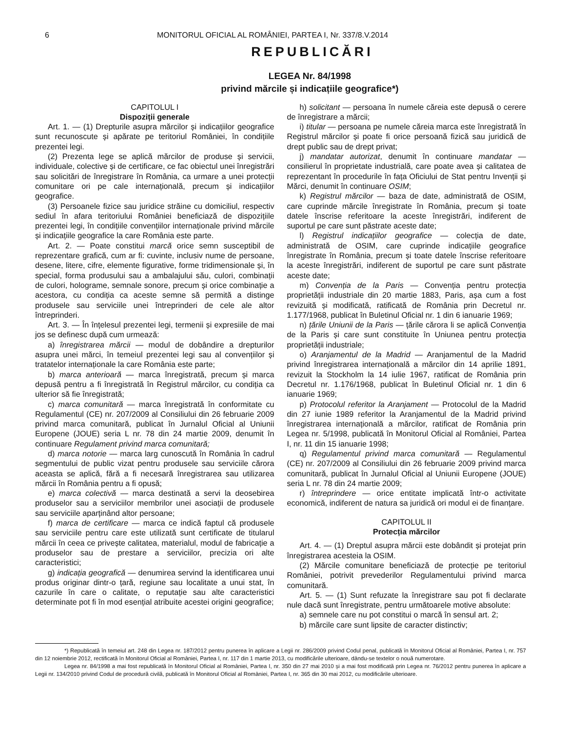6 MONITORUL OFICIAL AL ROMÂNIEI, PARTEA I, Nr. 337/8.V.2014
REPUBLICĂRI
LEGEA Nr. 84/1998
privind mărcile și indicațiile geografice*)
CAPITOLUL I
Dispoziții generale
Art. 1. — (1) Drepturile asupra mărcilor și indicațiilor geografice sunt recunoscute și apărate pe teritoriul României, în condițiile prezentei legi.
(2) Prezenta lege se aplică mărcilor de produse și servicii, individuale, colective și de certificare, ce fac obiectul unei înregistrări sau solicitări de înregistrare în România, ca urmare a unei protecții comunitare ori pe cale internațională, precum și indicațiilor geografice.
(3) Persoanele fizice sau juridice străine cu domiciliul, respectiv sediul în afara teritoriului României beneficiază de dispozițiile prezentei legi, în condițiile convențiilor internaționale privind mărcile și indicațiile geografice la care România este parte.
Art. 2. — Poate constitui marcă orice semn susceptibil de reprezentare grafică, cum ar fi: cuvinte, inclusiv nume de persoane, desene, litere, cifre, elemente figurative, forme tridimensionale și, în special, forma produsului sau a ambalajului său, culori, combinații de culori, holograme, semnale sonore, precum și orice combinație a acestora, cu condiția ca aceste semne să permită a distinge produsele sau serviciile unei întreprinderi de cele ale altor întreprinderi.
Art. 3. — În înțelesul prezentei legi, termenii și expresiile de mai jos se definesc după cum urmează:
a) înregistrarea mărcii — modul de dobândire a drepturilor asupra unei mărci, în temeiul prezentei legi sau al convențiilor și tratatelor internaționale la care România este parte;
b) marca anterioară — marca înregistrată, precum și marca depusă pentru a fi înregistrată în Registrul mărcilor, cu condiția ca ulterior să fie înregistrată;
c) marca comunitară — marca înregistrată în conformitate cu Regulamentul (CE) nr. 207/2009 al Consiliului din 26 februarie 2009 privind marca comunitară, publicat în Jurnalul Oficial al Uniunii Europene (JOUE) seria L nr. 78 din 24 martie 2009, denumit în continuare Regulament privind marca comunitară;
d) marca notorie — marca larg cunoscută în România în cadrul segmentului de public vizat pentru produsele sau serviciile cărora aceasta se aplică, fără a fi necesară înregistrarea sau utilizarea mărcii în România pentru a fi opusă;
e) marca colectivă — marca destinată a servi la deosebirea produselor sau a serviciilor membrilor unei asociații de produsele sau serviciile aparținând altor persoane;
f) marca de certificare — marca ce indică faptul că produsele sau serviciile pentru care este utilizată sunt certificate de titularul mărcii în ceea ce privește calitatea, materialul, modul de fabricație a produselor sau de prestare a serviciilor, precizia ori alte caracteristici;
g) indicația geografică — denumirea servind la identificarea unui produs originar dintr-o țară, regiune sau localitate a unui stat, în cazurile în care o calitate, o reputație sau alte caracteristici determinate pot fi în mod esențial atribuite acestei origini geografice;
h) solicitant — persoana în numele căreia este depusă o cerere de înregistrare a mărcii;
i) titular — persoana pe numele căreia marca este înregistrată în Registrul mărcilor și poate fi orice persoană fizică sau juridică de drept public sau de drept privat;
j) mandatar autorizat, denumit în continuare mandatar — consilierul în proprietate industrială, care poate avea și calitatea de reprezentant în procedurile în fața Oficiului de Stat pentru Invenții și Mărci, denumit în continuare OSIM;
k) Registrul mărcilor — baza de date, administrată de OSIM, care cuprinde mărcile înregistrate în România, precum și toate datele înscrise referitoare la aceste înregistrări, indiferent de suportul pe care sunt păstrate aceste date;
l) Registrul indicațiilor geografice — colecția de date, administrată de OSIM, care cuprinde indicațiile geografice înregistrate în România, precum și toate datele înscrise referitoare la aceste înregistrări, indiferent de suportul pe care sunt păstrate aceste date;
m) Convenția de la Paris — Convenția pentru protecția proprietății industriale din 20 martie 1883, Paris, așa cum a fost revizuită și modificată, ratificată de România prin Decretul nr. 1.177/1968, publicat în Buletinul Oficial nr. 1 din 6 ianuarie 1969;
n) țările Uniunii de la Paris — țările cărora li se aplică Convenția de la Paris și care sunt constituite în Uniunea pentru protecția proprietății industriale;
o) Aranjamentul de la Madrid — Aranjamentul de la Madrid privind înregistrarea internațională a mărcilor din 14 aprilie 1891, revizuit la Stockholm la 14 iulie 1967, ratificat de România prin Decretul nr. 1.176/1968, publicat în Buletinul Oficial nr. 1 din 6 ianuarie 1969;
p) Protocolul referitor la Aranjament — Protocolul de la Madrid din 27 iunie 1989 referitor la Aranjamentul de la Madrid privind înregistrarea internațională a mărcilor, ratificat de România prin Legea nr. 5/1998, publicată în Monitorul Oficial al României, Partea I, nr. 11 din 15 ianuarie 1998;
q) Regulamentul privind marca comunitară — Regulamentul (CE) nr. 207/2009 al Consiliului din 26 februarie 2009 privind marca comunitară, publicat în Jurnalul Oficial al Uniunii Europene (JOUE) seria L nr. 78 din 24 martie 2009;
r) întreprindere — orice entitate implicată într-o activitate economică, indiferent de natura sa juridică ori modul ei de finanțare.
CAPITOLUL II
Protecția mărcilor
Art. 4. — (1) Dreptul asupra mărcii este dobândit și protejat prin înregistrarea acesteia la OSIM.
(2) Mărcile comunitare beneficiază de protecție pe teritoriul României, potrivit prevederilor Regulamentului privind marca comunitară.
Art. 5. — (1) Sunt refuzate la înregistrare sau pot fi declarate nule dacă sunt înregistrate, pentru următoarele motive absolute:
a) semnele care nu pot constitui o marcă în sensul art. 2;
b) mărcile care sunt lipsite de caracter distinctiv;
*) Republicată în temeiul art. 248 din Legea nr. 187/2012 pentru punerea în aplicare a Legii nr. 286/2009 privind Codul penal, publicată în Monitorul Oficial al României, Partea I, nr. 757 din 12 noiembrie 2012, rectificată în Monitorul Oficial al României, Partea I, nr. 117 din 1 martie 2013, cu modificările ulterioare, dându-se textelor o nouă numerotare.
Legea nr. 84/1998 a mai fost republicată în Monitorul Oficial al României, Partea I, nr. 350 din 27 mai 2010 și a mai fost modificată prin Legea nr. 76/2012 pentru punerea în aplicare a Legii nr. 134/2010 privind Codul de procedură civilă, publicată în Monitorul Oficial al României, Partea I, nr. 365 din 30 mai 2012, cu modificările ulterioare.